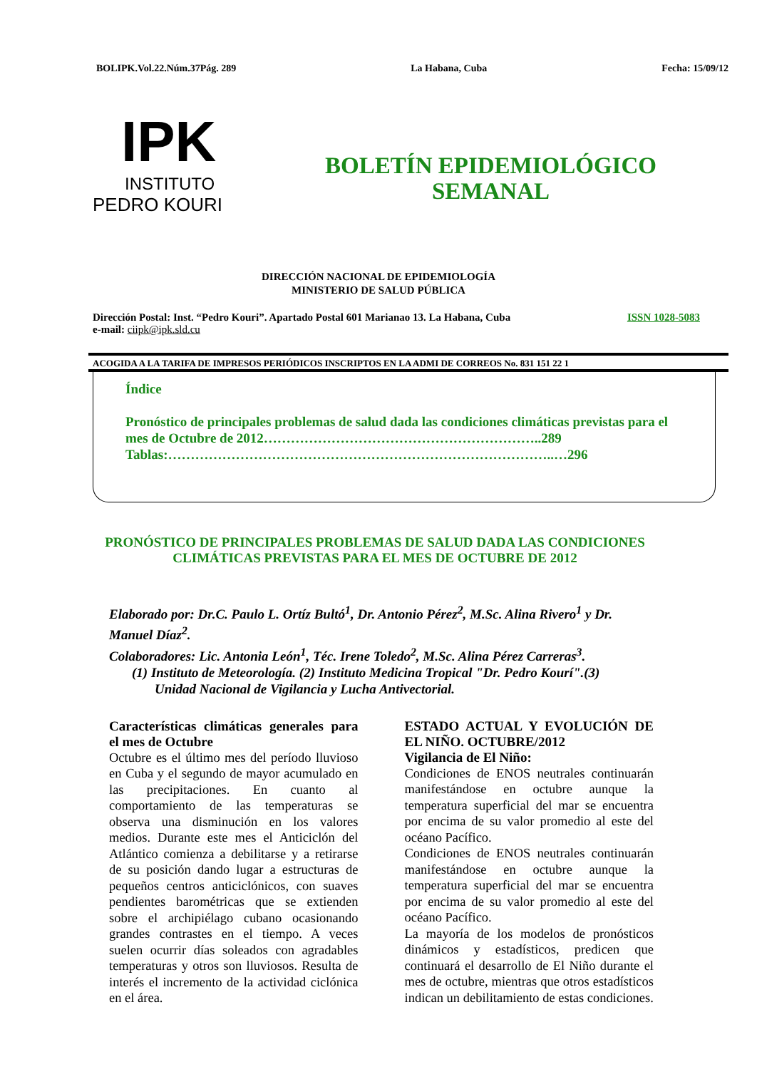BOLIPK.Vol.22.Núm.37Pág. 289 La Habana, Cuba Fecha: 15/09/12
IPK
INSTITUTO
PEDRO KOURI
BOLETÍN EPIDEMIOLÓGICO
SEMANAL
DIRECCIÓN NACIONAL DE EPIDEMIOLOGÍA
MINISTERIO DE SALUD PÚBLICA
Dirección Postal: Inst. “Pedro Kouri”. Apartado Postal 601 Marianao 13. La Habana, Cuba
e-mail: ciipk@ipk.sld.cu
ISSN 1028-5083
ACOGIDA A LA TARIFA DE IMPRESOS PERIÓDICOS INSCRIPTOS EN LA ADMI DE CORREOS No. 831 151 22 1
Índice
Pronóstico de principales problemas de salud dada las condiciones climáticas previstas para el mes de Octubre de 2012……………………………………………………..289
Tablas:…………………………………………………………………………..…296
PRONÓSTICO DE PRINCIPALES PROBLEMAS DE SALUD DADA LAS CONDICIONES CLIMÁTICAS PREVISTAS PARA EL MES DE OCTUBRE DE 2012
Elaborado por: Dr.C. Paulo L. Ortíz Bultó<sup>1</sup>, Dr. Antonio Pérez<sup>2</sup>, M.Sc. Alina Rivero<sup>1</sup> y Dr. Manuel Díaz<sup>2</sup>.
Colaboradores: Lic. Antonia León<sup>1</sup>, Téc. Irene Toledo<sup>2</sup>, M.Sc. Alina Pérez Carreras<sup>3</sup>.
(1) Instituto de Meteorología. (2) Instituto Medicina Tropical "Dr. Pedro Kourí".(3)
Unidad Nacional de Vigilancia y Lucha Antivectorial.
Características climáticas generales para el mes de Octubre
Octubre es el último mes del período lluvioso en Cuba y el segundo de mayor acumulado en las precipitaciones. En cuanto al comportamiento de las temperaturas se observa una disminución en los valores medios. Durante este mes el Anticiclón del Atlántico comienza a debilitarse y a retirarse de su posición dando lugar a estructuras de pequeños centros anticiclónicos, con suaves pendientes barométricas que se extienden sobre el archipiélago cubano ocasionando grandes contrastes en el tiempo. A veces suelen ocurrir días soleados con agradables temperaturas y otros son lluviosos. Resulta de interés el incremento de la actividad ciclónica en el área.
ESTADO ACTUAL Y EVOLUCIÓN DE EL NIÑO. OCTUBRE/2012
Vigilancia de El Niño:
Condiciones de ENOS neutrales continuarán manifestándose en octubre aunque la temperatura superficial del mar se encuentra por encima de su valor promedio al este del océano Pacífico.
Condiciones de ENOS neutrales continuarán manifestándose en octubre aunque la temperatura superficial del mar se encuentra por encima de su valor promedio al este del océano Pacífico.
La mayoría de los modelos de pronósticos dinámicos y estadísticos, predicen que continuará el desarrollo de El Niño durante el mes de octubre, mientras que otros estadísticos indican un debilitamiento de estas condiciones.